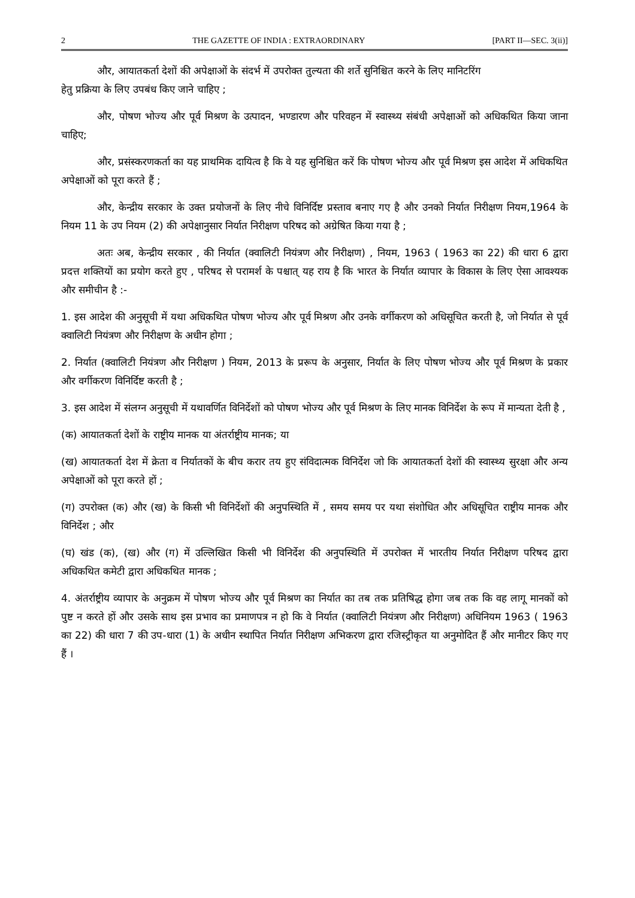2 THE GAZETTE OF INDIA : EXTRAORDINARY [PART II—SEC. 3(ii)]
और, आयातकर्ता देशों की अपेक्षाओं के संदर्भ में उपरोक्त तुल्यता की शर्ते सुनिश्चित करने के लिए मानिटरिंग
हेतु प्रक्रिया के लिए उपबंध किए जाने चाहिए ;
और, पोषण भोज्य और पूर्व मिश्रण के उत्पादन, भण्डारण और परिवहन में स्वास्थ्य संबंधी अपेक्षाओं को अधिकथित किया जाना चाहिए;
और, प्रसंस्करणकर्ता का यह प्राथमिक दायित्व है कि वे यह सुनिश्चित करें कि पोषण भोज्य और पूर्व मिश्रण इस आदेश में अधिकथित अपेक्षाओं को पूरा करते हैं ;
और, केन्द्रीय सरकार के उक्त प्रयोजनों के लिए नीचे विनिर्दिष्ट प्रस्ताव बनाए गए है और उनको निर्यात निरीक्षण नियम,1964 के नियम 11 के उप नियम (2) की अपेक्षानुसार निर्यात निरीक्षण परिषद को अग्रेषित किया गया है ;
अतः अब, केन्द्रीय सरकार , की निर्यात (क्वालिटी नियंत्रण और निरीक्षण) , नियम, 1963 ( 1963 का 22) की धारा 6 द्वारा प्रदत्त शक्तियों का प्रयोग करते हुए , परिषद से परामर्श के पश्चात् यह राय है कि भारत के निर्यात व्यापार के विकास के लिए ऐसा आवश्यक और समीचीन है :-
1. इस आदेश की अनुसूची में यथा अधिकथित पोषण भोज्य और पूर्व मिश्रण और उनके वर्गीकरण को अधिसूचित करती है, जो निर्यात से पूर्व क्वालिटी नियंत्रण और निरीक्षण के अधीन होगा ;
2. निर्यात (क्वालिटी नियंत्रण और निरीक्षण ) नियम, 2013 के प्ररूप के अनुसार, निर्यात के लिए पोषण भोज्य और पूर्व मिश्रण के प्रकार और वर्गीकरण विनिर्दिष्ट करती है ;
3. इस आदेश में संलग्न अनुसूची में यथावर्णित विनिर्देशों को पोषण भोज्य और पूर्व मिश्रण के लिए मानक विनिर्देश के रूप में मान्यता देती है ,
(क) आयातकर्ता देशों के राष्ट्रीय मानक या अंतर्राष्ट्रीय मानक; या
(ख) आयातकर्ता देश में क्रेता व निर्यातकों के बीच करार तय हुए संविदात्मक विनिर्देश जो कि आयातकर्ता देशों की स्वास्थ्य सुरक्षा और अन्य अपेक्षाओं को पूरा करते हों ;
(ग) उपरोक्त (क) और (ख) के किसी भी विनिर्देशों की अनुपस्थिति में , समय समय पर यथा संशोधित और अधिसूचित राष्ट्रीय मानक और विनिर्देश ; और
(घ) खंड (क), (ख) और (ग) में उल्लिखित किसी भी विनिर्देश की अनुपस्थिति में उपरोक्त में भारतीय निर्यात निरीक्षण परिषद द्वारा अधिकथित कमेटी द्वारा अधिकथित मानक ;
4. अंतर्राष्ट्रीय व्यापार के अनुक्रम में पोषण भोज्य और पूर्व मिश्रण का निर्यात का तब तक प्रतिषिद्ध होगा जब तक कि वह लागू मानकों को पुष्ट न करते हों और उसके साथ इस प्रभाव का प्रमाणपत्र न हो कि वे निर्यात (क्वालिटी नियंत्रण और निरीक्षण) अधिनियम 1963 ( 1963 का 22) की धारा 7 की उप-धारा (1) के अधीन स्थापित निर्यात निरीक्षण अभिकरण द्वारा रजिस्ट्रीकृत या अनुमोदित हैं और मानीटर किए गए हैं ।